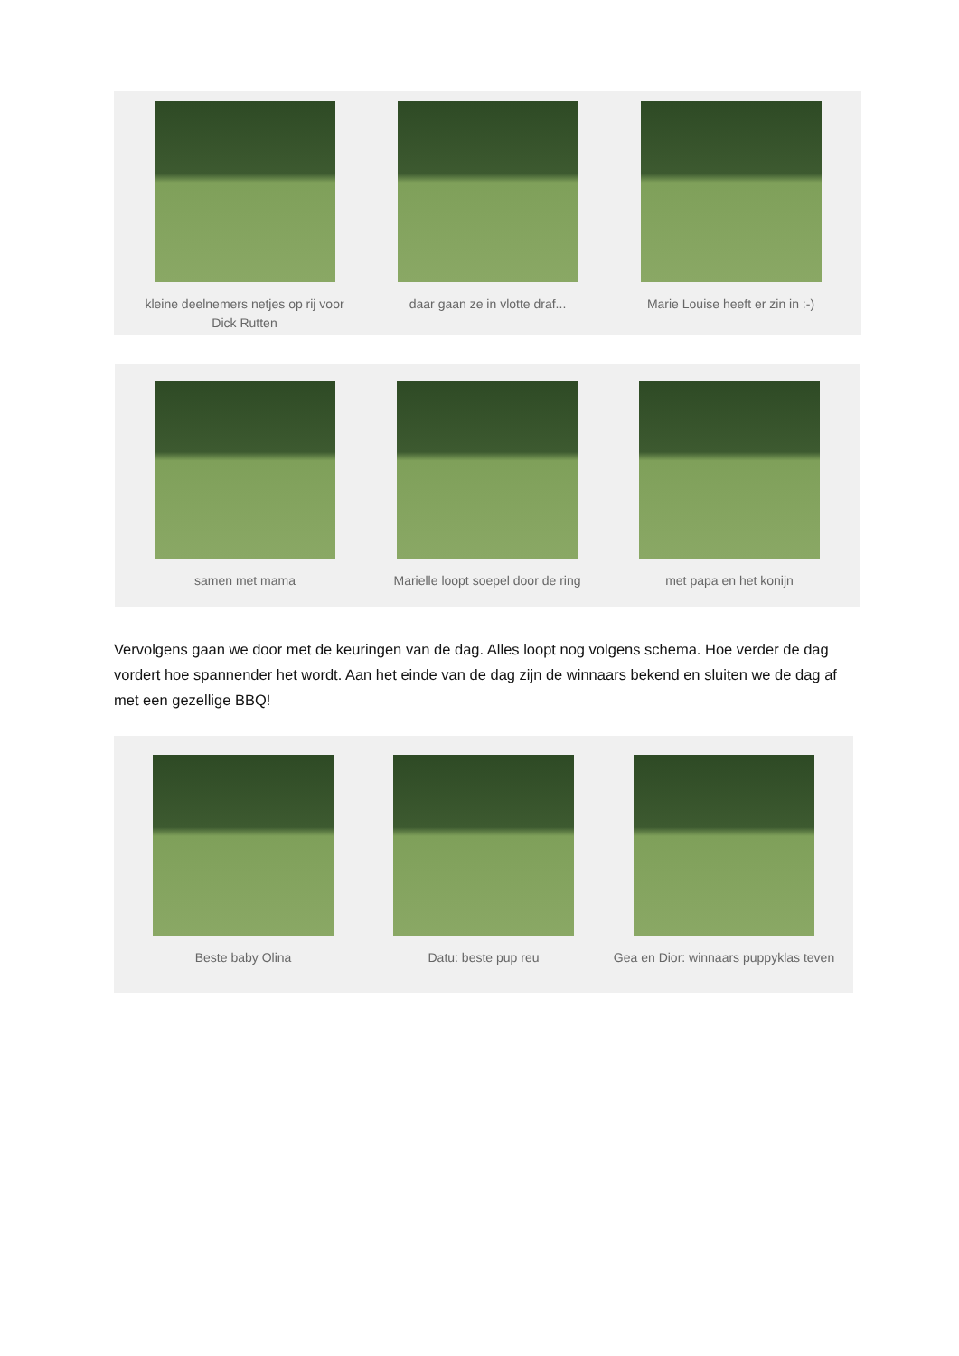kleine deelnemers netjes op rij voor Dick Rutten
daar gaan ze in vlotte draf...
Marie Louise heeft er zin in :-)
samen met mama Marielle loopt soepel door de ring
met papa en het konijn
Vervolgens gaan we door met de keuringen van de dag. Alles loopt nog volgens schema. Hoe verder de dag vordert hoe spannender het wordt. Aan het einde van de dag zijn de winnaars bekend en sluiten we de dag af met een gezellige BBQ!
Beste baby Olina Datu: beste pup reu Gea en Dior: winnaars puppyklas teven